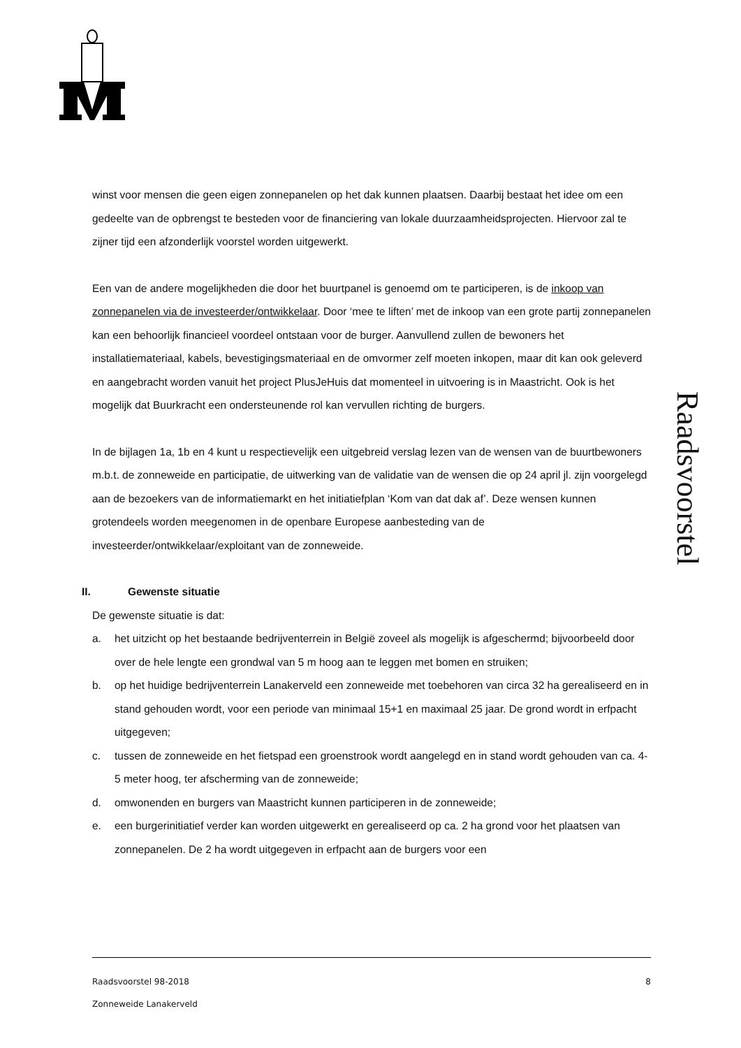Raadsvoorstel
winst voor mensen die geen eigen zonnepanelen op het dak kunnen plaatsen. Daarbij bestaat het idee om een gedeelte van de opbrengst te besteden voor de financiering van lokale duurzaamheidsprojecten. Hiervoor zal te zijner tijd een afzonderlijk voorstel worden uitgewerkt.
Een van de andere mogelijkheden die door het buurtpanel is genoemd om te participeren, is de inkoop van zonnepanelen via de investeerder/ontwikkelaar. Door ‘mee te liften’ met de inkoop van een grote partij zonnepanelen kan een behoorlijk financieel voordeel ontstaan voor de burger. Aanvullend zullen de bewoners het installatiemateriaal, kabels, bevestigingsmateriaal en de omvormer zelf moeten inkopen, maar dit kan ook geleverd en aangebracht worden vanuit het project PlusJeHuis dat momenteel in uitvoering is in Maastricht. Ook is het mogelijk dat Buurkracht een ondersteunende rol kan vervullen richting de burgers.
In de bijlagen 1a, 1b en 4 kunt u respectievelijk een uitgebreid verslag lezen van de wensen van de buurtbewoners m.b.t. de zonneweide en participatie, de uitwerking van de validatie van de wensen die op 24 april jl. zijn voorgelegd aan de bezoekers van de informatiemarkt en het initiatiefplan ‘Kom van dat dak af’. Deze wensen kunnen grotendeels worden meegenomen in de openbare Europese aanbesteding van de investeerder/ontwikkelaar/exploitant van de zonneweide.
II. Gewenste situatie
De gewenste situatie is dat:
a. het uitzicht op het bestaande bedrijventerrein in België zoveel als mogelijk is afgeschermd; bijvoorbeeld door over de hele lengte een grondwal van 5 m hoog aan te leggen met bomen en struiken;
b. op het huidige bedrijventerrein Lanakerveld een zonneweide met toebehoren van circa 32 ha gerealiseerd en in stand gehouden wordt, voor een periode van minimaal 15+1 en maximaal 25 jaar. De grond wordt in erfpacht uitgegeven;
c. tussen de zonneweide en het fietspad een groenstrook wordt aangelegd en in stand wordt gehouden van ca. 4-5 meter hoog, ter afscherming van de zonneweide;
d. omwonenden en burgers van Maastricht kunnen participeren in de zonneweide;
e. een burgerinitiatief verder kan worden uitgewerkt en gerealiseerd op ca. 2 ha grond voor het plaatsen van zonnepanelen. De 2 ha wordt uitgegeven in erfpacht aan de burgers voor een
Raadsvoorstel 98-2018 8
Zonneweide Lanakerveld